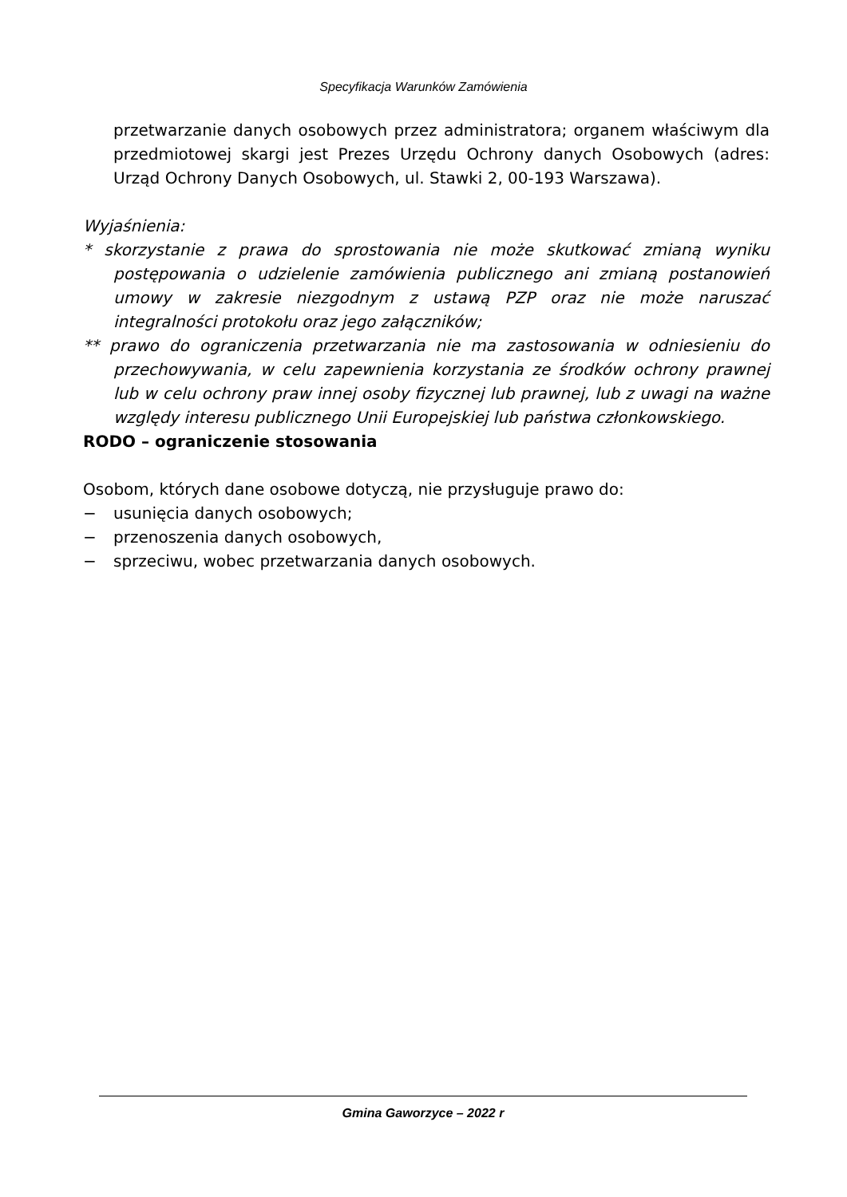Specyfikacja Warunków Zamówienia
przetwarzanie danych osobowych przez administratora; organem właściwym dla przedmiotowej skargi jest Prezes Urzędu Ochrony danych Osobowych (adres: Urząd Ochrony Danych Osobowych, ul. Stawki 2, 00-193 Warszawa).
Wyjaśnienia:
* skorzystanie z prawa do sprostowania nie może skutkować zmianą wyniku postępowania o udzielenie zamówienia publicznego ani zmianą postanowień umowy w zakresie niezgodnym z ustawą PZP oraz nie może naruszać integralności protokołu oraz jego załączników;
** prawo do ograniczenia przetwarzania nie ma zastosowania w odniesieniu do przechowywania, w celu zapewnienia korzystania ze środków ochrony prawnej lub w celu ochrony praw innej osoby fizycznej lub prawnej, lub z uwagi na ważne względy interesu publicznego Unii Europejskiej lub państwa członkowskiego.
RODO – ograniczenie stosowania
Osobom, których dane osobowe dotyczą, nie przysługuje prawo do:
− usunięcia danych osobowych;
− przenoszenia danych osobowych,
− sprzeciwu, wobec przetwarzania danych osobowych.
Gmina Gaworzyce – 2022 r